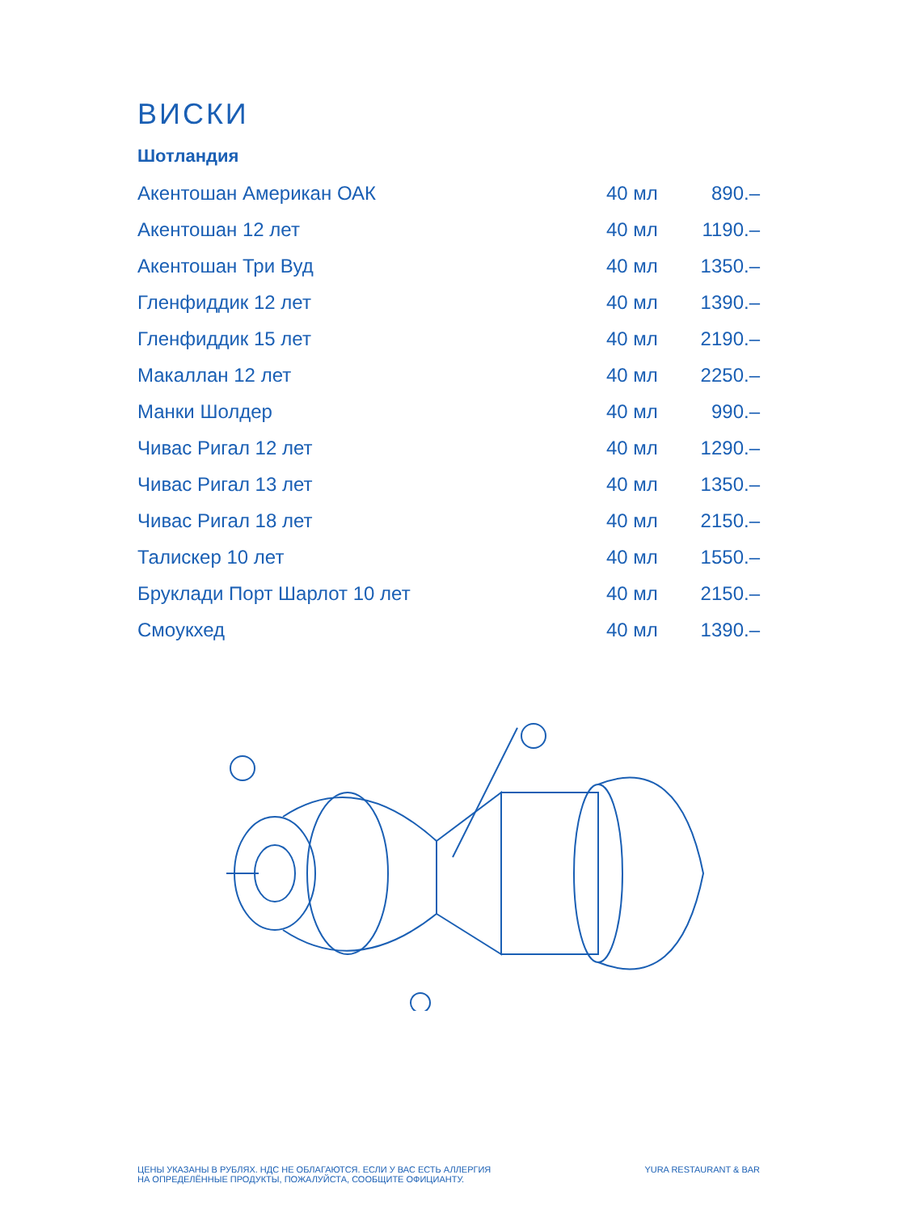ВИСКИ
Шотландия
| Акентошан Американ ОАК | 40 мл | 890.– |
| Акентошан 12 лет | 40 мл | 1190.– |
| Акентошан Три Вуд | 40 мл | 1350.– |
| Гленфиддик 12 лет | 40 мл | 1390.– |
| Гленфиддик 15 лет | 40 мл | 2190.– |
| Макаллан 12 лет | 40 мл | 2250.– |
| Манки Шолдер | 40 мл | 990.– |
| Чивас Ригал 12 лет | 40 мл | 1290.– |
| Чивас Ригал 13 лет | 40 мл | 1350.– |
| Чивас Ригал 18 лет | 40 мл | 2150.– |
| Талискер 10 лет | 40 мл | 1550.– |
| Бруклади Порт Шарлот 10 лет | 40 мл | 2150.– |
| Смоукхед | 40 мл | 1390.– |
ЦЕНЫ УКАЗАНЫ В РУБЛЯХ. НДС НЕ ОБЛАГАЮТСЯ. ЕСЛИ У ВАС ЕСТЬ АЛЛЕРГИЯ
НА ОПРЕДЕЛЁННЫЕ ПРОДУКТЫ, ПОЖАЛУЙСТА, СООБЩИТЕ ОФИЦИАНТУ.
YURA RESTAURANT & BAR